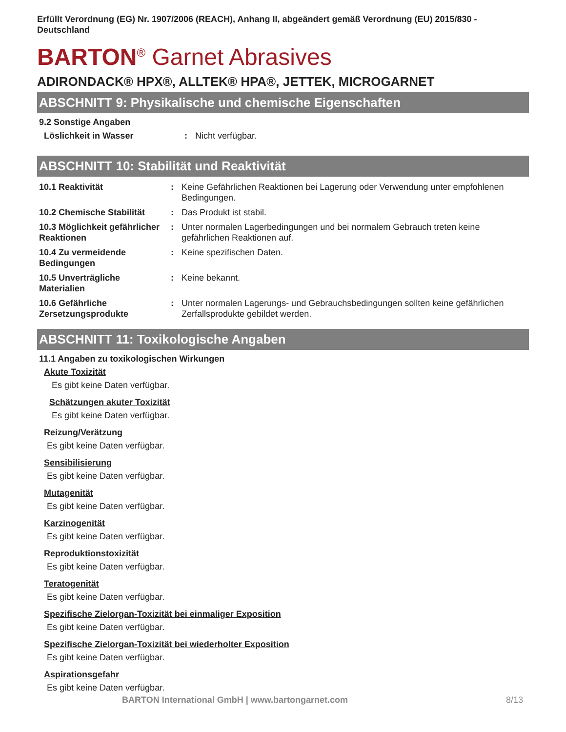Erfüllt Verordnung (EG) Nr. 1907/2006 (REACH), Anhang II, abgeändert gemäß Verordnung (EU) 2015/830 - Deutschland
BARTON<sup>®</sup> Garnet Abrasives
ADIRONDACK® HPX®, ALLTEK® HPA®, JETTEK, MICROGARNET
ABSCHNITT 9: Physikalische und chemische Eigenschaften
9.2 Sonstige Angaben
| Löslichkeit in Wasser | : | Nicht verfügbar. |
ABSCHNITT 10: Stabilität und Reaktivität
| 10.1 Reaktivität | : | Keine Gefährlichen Reaktionen bei Lagerung oder Verwendung unter empfohlenen Bedingungen. |
| 10.2 Chemische Stabilität | : | Das Produkt ist stabil. |
| 10.3 Möglichkeit gefährlicher Reaktionen | : | Unter normalen Lagerbedingungen und bei normalem Gebrauch treten keine gefährlichen Reaktionen auf. |
| 10.4 Zu vermeidende Bedingungen | : | Keine spezifischen Daten. |
| 10.5 Unverträgliche Materialien | : | Keine bekannt. |
| 10.6 Gefährliche Zersetzungsprodukte | : | Unter normalen Lagerungs- und Gebrauchsbedingungen sollten keine gefährlichen Zerfallsprodukte gebildet werden. |
ABSCHNITT 11: Toxikologische Angaben
11.1 Angaben zu toxikologischen Wirkungen
Akute Toxizität
Es gibt keine Daten verfügbar.
Schätzungen akuter Toxizität
Es gibt keine Daten verfügbar.
Reizung/Verätzung
Es gibt keine Daten verfügbar.
Sensibilisierung
Es gibt keine Daten verfügbar.
Mutagenität
Es gibt keine Daten verfügbar.
Karzinogenität
Es gibt keine Daten verfügbar.
Reproduktionstoxizität
Es gibt keine Daten verfügbar.
Teratogenität
Es gibt keine Daten verfügbar.
Spezifische Zielorgan-Toxizität bei einmaliger Exposition
Es gibt keine Daten verfügbar.
Spezifische Zielorgan-Toxizität bei wiederholter Exposition
Es gibt keine Daten verfügbar.
Aspirationsgefahr
Es gibt keine Daten verfügbar.
BARTON International GmbH | www.bartongarnet.com 8/13